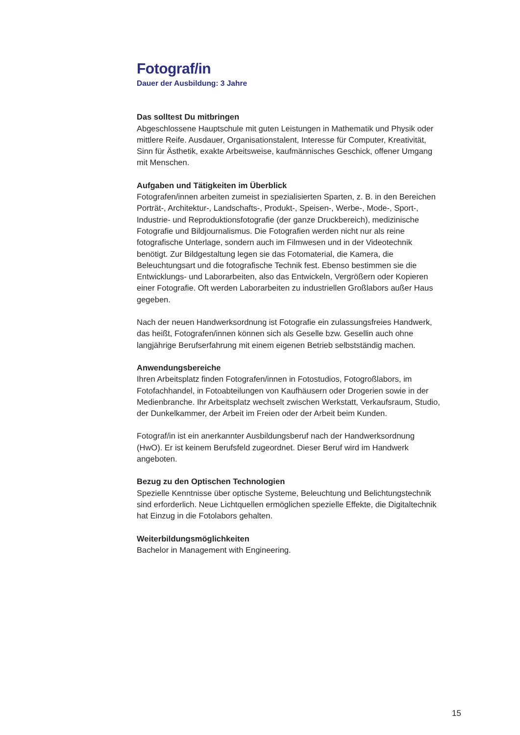Fotograf/in
Dauer der Ausbildung: 3 Jahre
Das solltest Du mitbringen
Abgeschlossene Hauptschule mit guten Leistungen in Mathematik und Physik oder mittlere Reife. Ausdauer, Organisationstalent, Interesse für Computer, Kreativität, Sinn für Ästhetik, exakte Arbeitsweise, kaufmännisches Geschick, offener Umgang mit Menschen.
Aufgaben und Tätigkeiten im Überblick
Fotografen/innen arbeiten zumeist in spezialisierten Sparten, z. B. in den Bereichen Porträt-, Architektur-, Landschafts-, Produkt-, Speisen-, Werbe-, Mode-, Sport-, Industrie- und Reproduktionsfotografie (der ganze Druckbereich), medizinische Fotografie und Bildjournalismus. Die Fotografien werden nicht nur als reine fotografische Unterlage, sondern auch im Filmwesen und in der Videotechnik benötigt. Zur Bildgestaltung legen sie das Fotomaterial, die Kamera, die Beleuchtungsart und die fotografische Technik fest. Ebenso bestimmen sie die Entwicklungs- und Laborarbeiten, also das Entwickeln, Vergrößern oder Kopieren einer Fotografie. Oft werden Laborarbeiten zu industriellen Großlabors außer Haus gegeben.
Nach der neuen Handwerksordnung ist Fotografie ein zulassungsfreies Handwerk, das heißt, Fotografen/innen können sich als Geselle bzw. Gesellin auch ohne langjährige Berufserfahrung mit einem eigenen Betrieb selbstständig machen.
Anwendungsbereiche
Ihren Arbeitsplatz finden Fotografen/innen in Fotostudios, Fotogroßlabors, im Fotofachhandel, in Fotoabteilungen von Kaufhäusern oder Drogerien sowie in der Medienbranche. Ihr Arbeitsplatz wechselt zwischen Werkstatt, Verkaufsraum, Studio, der Dunkelkammer, der Arbeit im Freien oder der Arbeit beim Kunden.
Fotograf/in ist ein anerkannter Ausbildungsberuf nach der Handwerksordnung (HwO). Er ist keinem Berufsfeld zugeordnet. Dieser Beruf wird im Handwerk angeboten.
Bezug zu den Optischen Technologien
Spezielle Kenntnisse über optische Systeme, Beleuchtung und Belichtungstechnik sind erforderlich. Neue Lichtquellen ermöglichen spezielle Effekte, die Digitaltechnik hat Einzug in die Fotolabors gehalten.
Weiterbildungsmöglichkeiten
Bachelor in Management with Engineering.
15